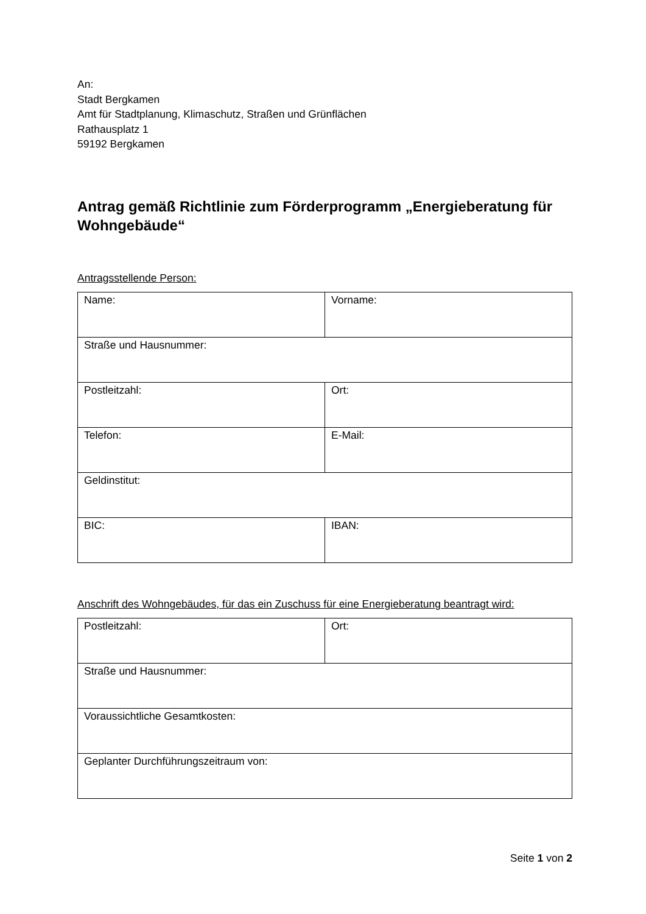An:
Stadt Bergkamen
Amt für Stadtplanung, Klimaschutz, Straßen und Grünflächen
Rathausplatz 1
59192 Bergkamen
Antrag gemäß Richtlinie zum Förderprogramm „Energieberatung für Wohngebäude“
Antragsstellende Person:
| Name: | Vorname: |
| Straße und Hausnummer: | |
| Postleitzahl: | Ort: |
| Telefon: | E-Mail: |
| Geldinstitut: | |
| BIC: | IBAN: |
Anschrift des Wohngebäudes, für das ein Zuschuss für eine Energieberatung beantragt wird:
| Postleitzahl: | Ort: |
| Straße und Hausnummer: | |
| Voraussichtliche Gesamtkosten: | |
| Geplanter Durchführungszeitraum von: | |
Seite 1 von 2